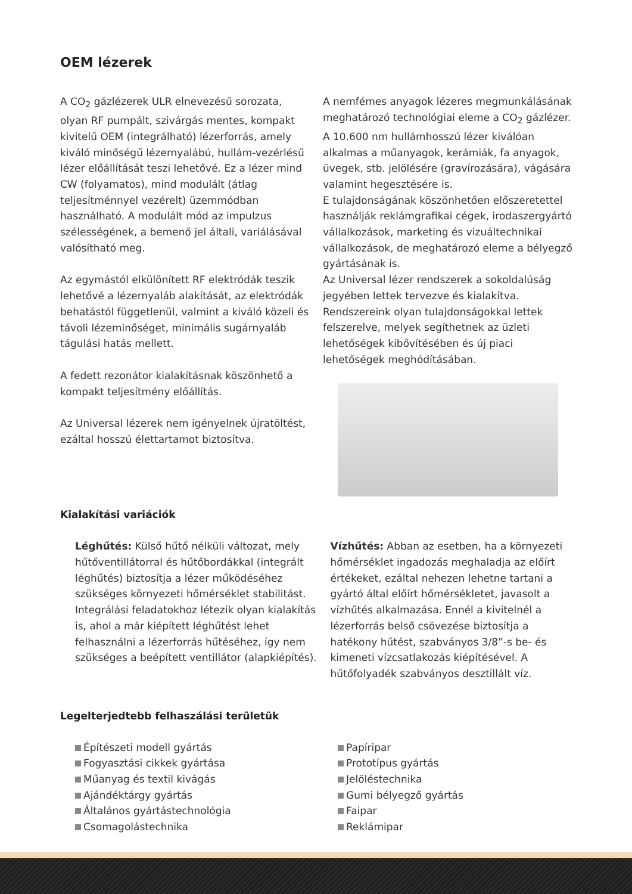OEM lézerek
A CO<sub>2</sub> gázlézerek ULR elnevezésű sorozata, olyan RF pumpált, szivárgás mentes, kompakt kivitelű OEM (integrálható) lézerforrás, amely kiváló minőségű lézernyalábú, hullám-vezérlésű lézer előállítását teszi lehetővé. Ez a lézer mind CW (folyamatos), mind modulált (átlag teljesítménnyel vezérelt) üzemmódban használható. A modulált mód az impulzus szélességének, a bemenő jel általi, variálásával valósítható meg.
Az egymástól elkülönített RF elektródák teszik lehetővé a lézernyaláb alakítását, az elektródák behatástól függetlenül, valmint a kiváló közeli és távoli lézeminőséget, minimális sugárnyaláb tágulási hatás mellett.
A fedett rezonátor kialakításnak köszönhető a kompakt teljesítmény előállítás.
Az Universal lézerek nem igényelnek újratöltést, ezáltal hosszú élettartamot biztosítva.
A nemfémes anyagok lézeres megmunkálásának meghatározó technológiai eleme a CO<sub>2</sub> gázlézer. A 10.600 nm hullámhosszú lézer kiválóan alkalmas a műanyagok, kerámiák, fa anyagok, üvegek, stb. jelölésére (gravírozására), vágására valamint hegesztésére is.
E tulajdonságának köszönhetően előszeretettel használják reklámgrafikai cégek, irodaszergyártó vállalkozások, marketing és vizuáltechnikai vállalkozások, de meghatározó eleme a bélyegző gyártásának is.
Az Universal lézer rendszerek a sokoldalúság jegyében lettek tervezve és kialakítva.
Rendszereink olyan tulajdonságokkal lettek felszerelve, melyek segíthetnek az üzleti lehetőségek kibővítésében és új piaci lehetőségek meghódításában.
Kialakítási variációk
Léghűtés: Külső hűtő nélküli változat, mely hűtőventillátorral és hűtőbordákkal (integrált léghűtés) biztosítja a lézer működéséhez szükséges környezeti hőmérséklet stabilitást. Integrálási feladatokhoz létezik olyan kialakítás is, ahol a már kiépített léghűtést lehet felhasználni a lézerforrás hűtéséhez, így nem szükséges a beépített ventillátor (alapkiépítés).
Vízhűtés: Abban az esetben, ha a környezeti hőmérséklet ingadozás meghaladja az előírt értékeket, ezáltal nehezen lehetne tartani a gyártó által előírt hőmérsékletet, javasolt a vízhűtés alkalmazása. Ennél a kivitelnél a lézerforrás belső csövezése biztosítja a hatékony hűtést, szabványos 3/8”-s be- és kimeneti vízcsatlakozás kiépítésével. A hűtőfolyadék szabványos desztillált víz.
Legelterjedtebb felhaszálási területük
Építészeti modell gyártás
Fogyasztási cikkek gyártása
Műanyag és textil kivágás
Ajándéktárgy gyártás
Általános gyártástechnológia
Csomagolástechnika
Papíripar
Prototípus gyártás
Jelöléstechnika
Gumi bélyegző gyártás
Faipar
Reklámipar